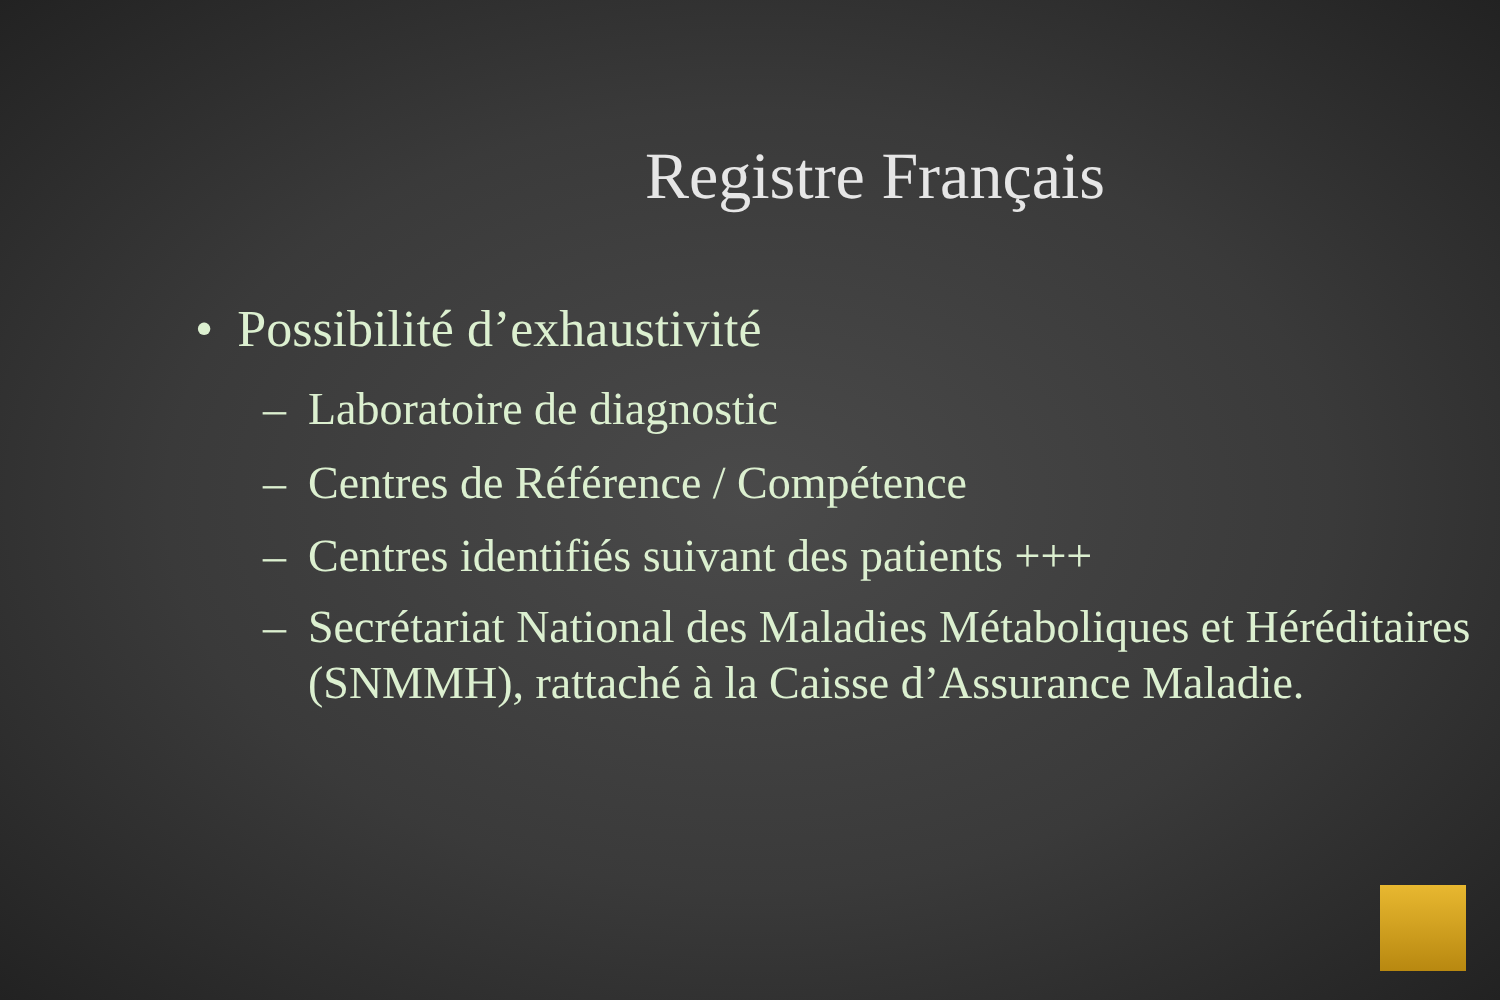Registre Français
• Possibilité d’exhaustivité
– Laboratoire de diagnostic
– Centres de Référence / Compétence
– Centres identifiés suivant des patients +++
– Secrétariat National des Maladies Métaboliques et Héréditaires (SNMMH), rattaché à la Caisse d’Assurance Maladie.